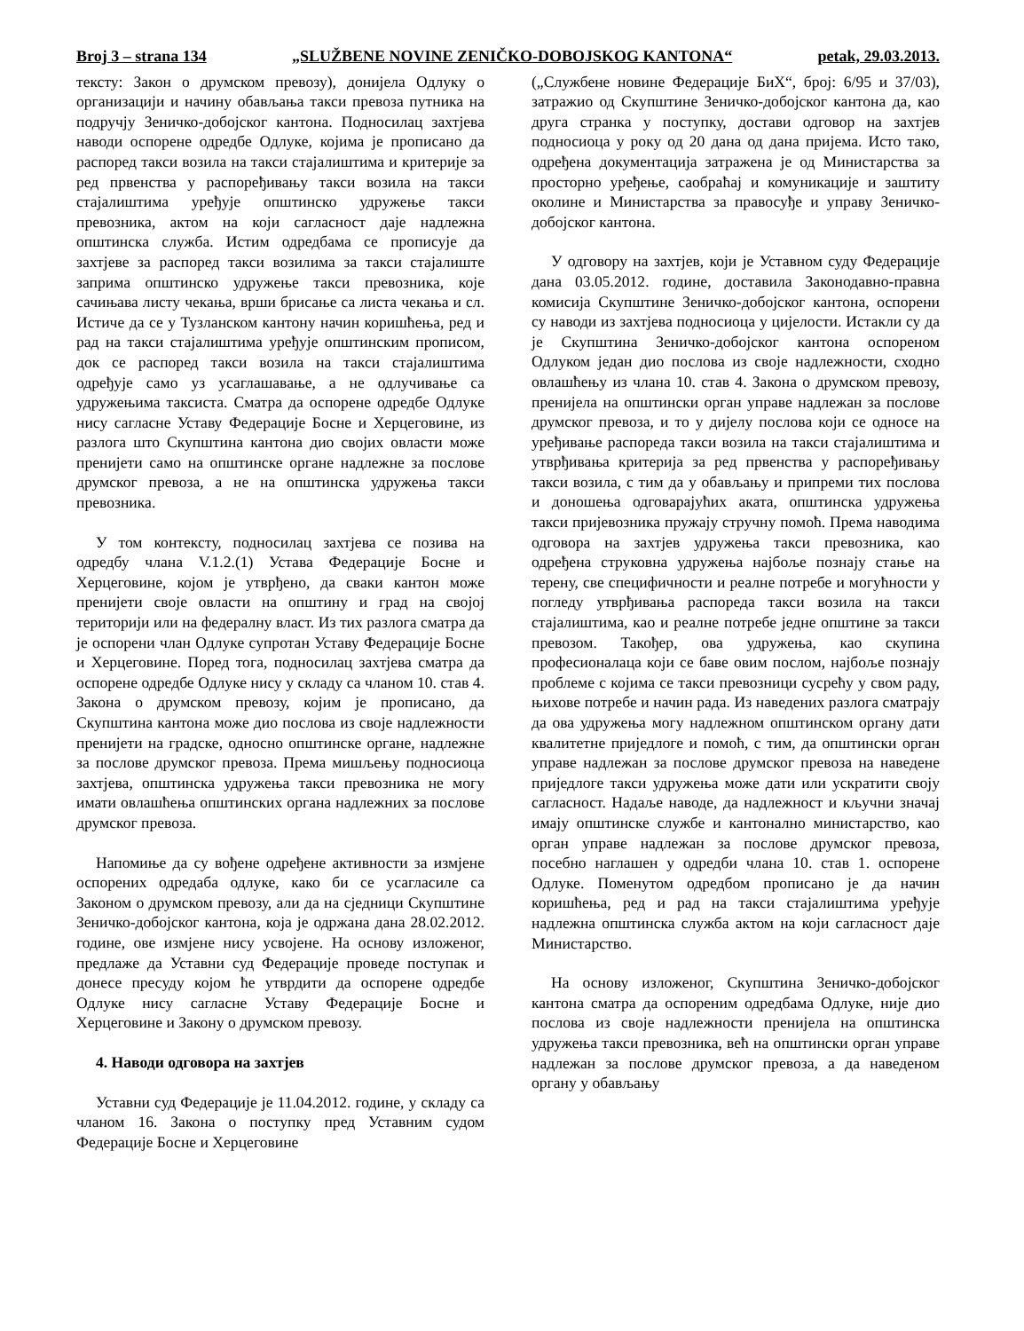Broj 3 – strana 134 „SLUŽBENE NOVINE ZENIČKO-DOBOJSKOG KANTONA“ petak, 29.03.2013.
тексту: Закон о друмском превозу), донијела Одлуку о организацији и начину обављања такси превоза путника на подручју Зеничко-добојског кантона. Подносилац захтјева наводи оспорене одредбе Одлуке, којима је прописано да распоред такси возила на такси стајалиштима и критерије за ред првенства у распоређивању такси возила на такси стајалиштима уређује општинско удружење такси превозника, актом на који сагласност даје надлежна општинска служба. Истим одредбама се прописује да захтјеве за распоред такси возилима за такси стајалиште заприма општинско удружење такси превозника, које сачињава листу чекања, врши брисање са листа чекања и сл. Истиче да се у Тузланском кантону начин коришћења, ред и рад на такси стајалиштима уређује општинским прописом, док се распоред такси возила на такси стајалиштима одређује само уз усаглашавање, а не одлучивање са удружењима таксиста. Сматра да оспорене одредбе Одлуке нису сагласне Уставу Федерације Босне и Херцеговине, из разлога што Скупштина кантона дио својих овласти може пренијети само на општинске органе надлежне за послове друмског превоза, а не на општинска удружења такси превозника.
У том контексту, подносилац захтјева се позива на одредбу члана V.1.2.(1) Устава Федерације Босне и Херцеговине, којом је утврђено, да сваки кантон може пренијети своје овласти на општину и град на својој територији или на федералну власт. Из тих разлога сматра да је оспорени члан Одлуке супротан Уставу Федерације Босне и Херцеговине. Поред тога, подносилац захтјева сматра да оспорене одредбе Одлуке нису у складу са чланом 10. став 4. Закона о друмском превозу, којим је прописано, да Скупштина кантона може дио послова из своје надлежности пренијети на градске, односно општинске органе, надлежне за послове друмског превоза. Према мишљењу подносиоца захтјева, општинска удружења такси превозника не могу имати овлашћења општинских органа надлежних за послове друмског превоза.
Напомиње да су вођене одређене активности за измјене оспорених одредаба одлуке, како би се усагласиле са Законом о друмском превозу, али да на сједници Скупштине Зеничко-добојског кантона, која је одржана дана 28.02.2012. године, ове измјене нису усвојене. На основу изложеног, предлаже да Уставни суд Федерације проведе поступак и донесе пресуду којом ће утврдити да оспорене одредбе Одлуке нису сагласне Уставу Федерације Босне и Херцеговине и Закону о друмском превозу.
4. Наводи одговора на захтјев
Уставни суд Федерације је 11.04.2012. године, у складу са чланом 16. Закона о поступку пред Уставним судом Федерације Босне и Херцеговине
(„Службене новине Федерације БиХ“, број: 6/95 и 37/03), затражио од Скупштине Зеничко-добојског кантона да, као друга странка у поступку, достави одговор на захтјев подносиоца у року од 20 дана од дана пријема. Исто тако, одређена документација затражена је од Министарства за просторно уређење, саобраћај и комуникације и заштиту околине и Министарства за правосуђе и управу Зеничко-добојског кантона.
У одговору на захтјев, који је Уставном суду Федерације дана 03.05.2012. године, доставила Законодавно-правна комисија Скупштине Зеничко-добојског кантона, оспорени су наводи из захтјева подносиоца у цијелости. Истакли су да је Скупштина Зеничко-добојског кантона оспореном Одлуком један дио послова из своје надлежности, сходно овлашћењу из члана 10. став 4. Закона о друмском превозу, пренијела на општински орган управе надлежан за послове друмског превоза, и то у дијелу послова који се односе на уређивање распореда такси возила на такси стајалиштима и утврђивања критерија за ред првенства у распоређивању такси возила, с тим да у обављању и припреми тих послова и доношења одговарајућих аката, општинска удружења такси пријевозника пружају стручну помоћ. Према наводима одговора на захтјев удружења такси превозника, као одређена струковна удружења најбоље познају стање на терену, све специфичности и реалне потребе и могућности у погледу утврђивања распореда такси возила на такси стајалиштима, као и реалне потребе једне општине за такси превозом. Такођер, ова удружења, као скупина професионалаца који се баве овим послом, најбоље познају проблеме с којима се такси превозници сусрећу у свом раду, њихове потребе и начин рада. Из наведених разлога сматрају да ова удружења могу надлежном општинском органу дати квалитетне приједлоге и помоћ, с тим, да општински орган управе надлежан за послове друмског превоза на наведене приједлоге такси удружења може дати или ускратити своју сагласност. Надаље наводе, да надлежност и кључни значај имају општинске службе и кантонално министарство, као орган управе надлежан за послове друмског превоза, посебно наглашен у одредби члана 10. став 1. оспорене Одлуке. Поменутом одредбом прописано је да начин коришћења, ред и рад на такси стајалиштима уређује надлежна општинска служба актом на који сагласност даје Министарство.
На основу изложеног, Скупштина Зеничко-добојског кантона сматра да оспореним одредбама Одлуке, није дио послова из своје надлежности пренијела на општинска удружења такси превозника, већ на општински орган управе надлежан за послове друмског превоза, а да наведеном органу у обављању